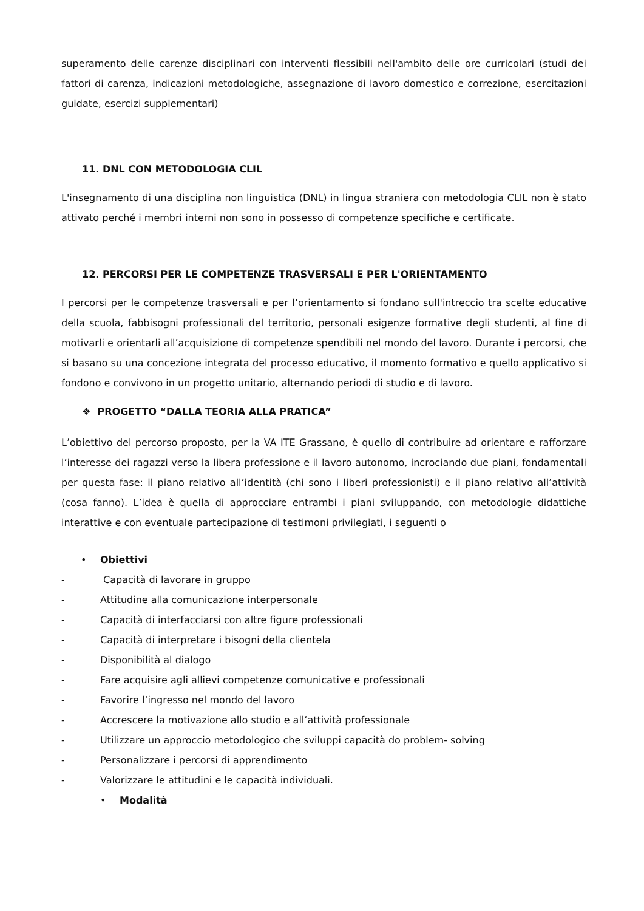superamento delle carenze disciplinari con interventi flessibili nell'ambito delle ore curricolari (studi dei fattori di carenza, indicazioni metodologiche, assegnazione di lavoro domestico e correzione, esercitazioni guidate, esercizi supplementari)
11. DNL CON METODOLOGIA CLIL
L'insegnamento di una disciplina non linguistica (DNL) in lingua straniera con metodologia CLIL non è stato attivato perché i membri interni non sono in possesso di competenze specifiche e certificate.
12. PERCORSI PER LE COMPETENZE TRASVERSALI E PER L'ORIENTAMENTO
I percorsi per le competenze trasversali e per l’orientamento si fondano sull'intreccio tra scelte educative della scuola, fabbisogni professionali del territorio, personali esigenze formative degli studenti, al fine di motivarli e orientarli all’acquisizione di competenze spendibili nel mondo del lavoro. Durante i percorsi, che si basano su una concezione integrata del processo educativo, il momento formativo e quello applicativo si fondono e convivono in un progetto unitario, alternando periodi di studio e di lavoro.
❖ PROGETTO “DALLA TEORIA ALLA PRATICA”
L’obiettivo del percorso proposto, per la VA ITE Grassano, è quello di contribuire ad orientare e rafforzare l’interesse dei ragazzi verso la libera professione e il lavoro autonomo, incrociando due piani, fondamentali per questa fase: il piano relativo all’identità (chi sono i liberi professionisti) e il piano relativo all’attività (cosa fanno). L’idea è quella di approcciare entrambi i piani sviluppando, con metodologie didattiche interattive e con eventuale partecipazione di testimoni privilegiati, i seguenti o
• Obiettivi
- Capacità di lavorare in gruppo
- Attitudine alla comunicazione interpersonale
- Capacità di interfacciarsi con altre figure professionali
- Capacità di interpretare i bisogni della clientela
- Disponibilità al dialogo
- Fare acquisire agli allievi competenze comunicative e professionali
- Favorire l’ingresso nel mondo del lavoro
- Accrescere la motivazione allo studio e all’attività professionale
- Utilizzare un approccio metodologico che sviluppi capacità do problem- solving
- Personalizzare i percorsi di apprendimento
- Valorizzare le attitudini e le capacità individuali.
• Modalità